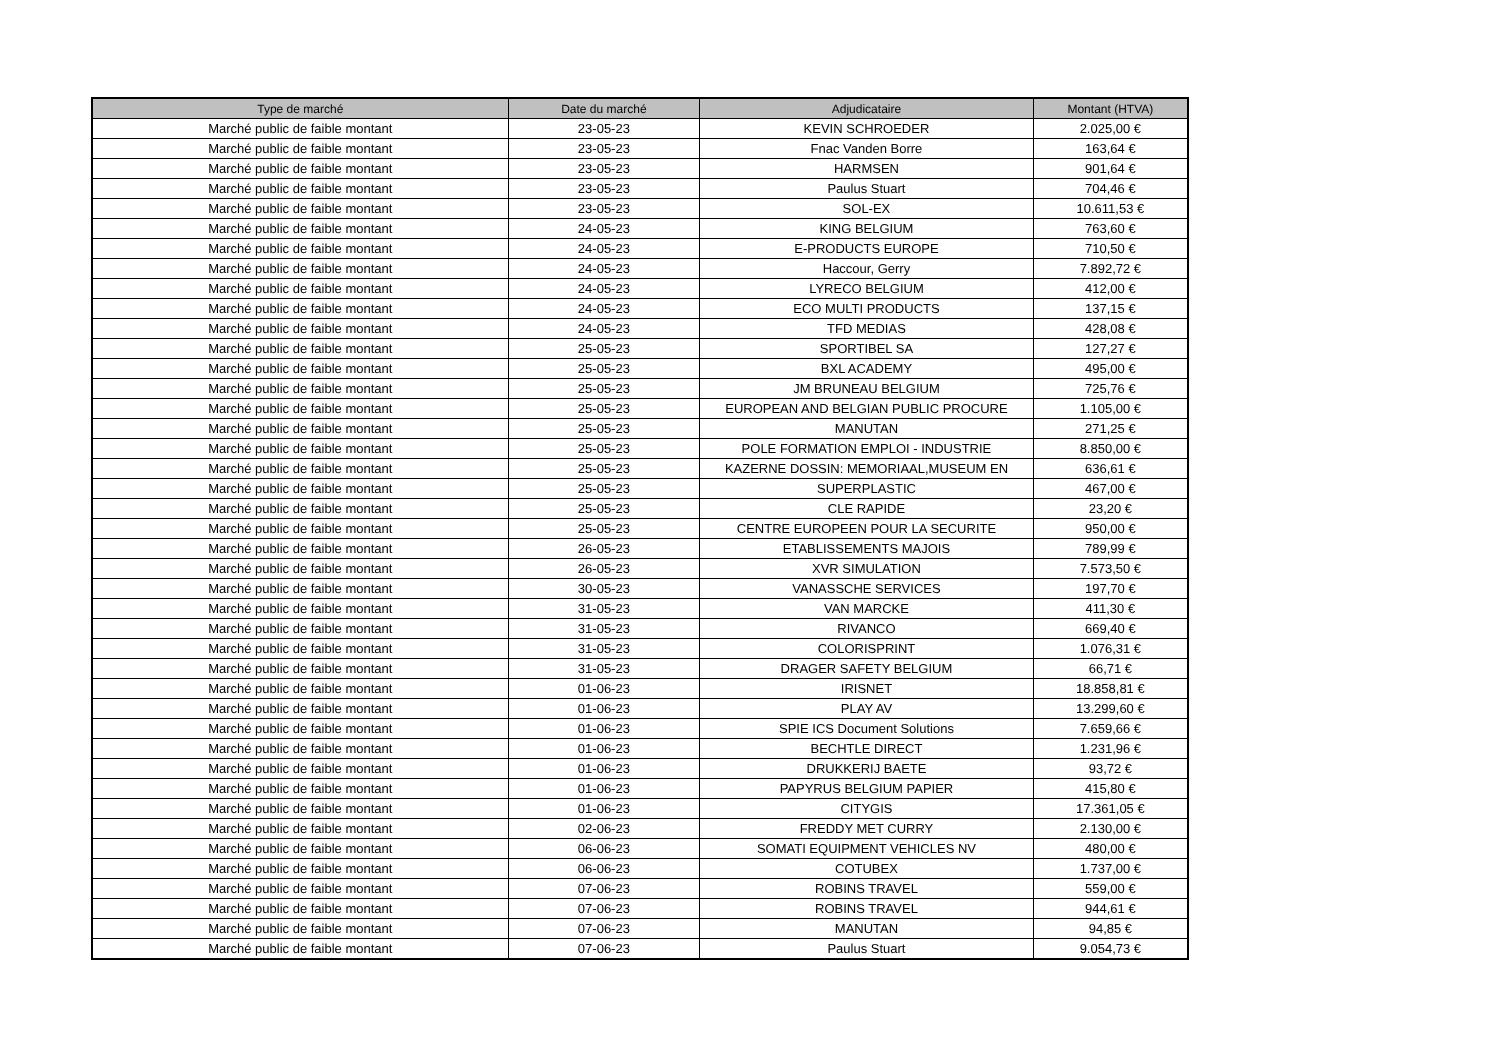| Type de marché | Date du marché | Adjudicataire | Montant (HTVA) |
| --- | --- | --- | --- |
| Marché public de faible montant | 23-05-23 | KEVIN SCHROEDER | 2.025,00 € |
| Marché public de faible montant | 23-05-23 | Fnac Vanden Borre | 163,64 € |
| Marché public de faible montant | 23-05-23 | HARMSEN | 901,64 € |
| Marché public de faible montant | 23-05-23 | Paulus Stuart | 704,46 € |
| Marché public de faible montant | 23-05-23 | SOL-EX | 10.611,53 € |
| Marché public de faible montant | 24-05-23 | KING BELGIUM | 763,60 € |
| Marché public de faible montant | 24-05-23 | E-PRODUCTS EUROPE | 710,50 € |
| Marché public de faible montant | 24-05-23 | Haccour, Gerry | 7.892,72 € |
| Marché public de faible montant | 24-05-23 | LYRECO BELGIUM | 412,00 € |
| Marché public de faible montant | 24-05-23 | ECO MULTI PRODUCTS | 137,15 € |
| Marché public de faible montant | 24-05-23 | TFD MEDIAS | 428,08 € |
| Marché public de faible montant | 25-05-23 | SPORTIBEL SA | 127,27 € |
| Marché public de faible montant | 25-05-23 | BXL ACADEMY | 495,00 € |
| Marché public de faible montant | 25-05-23 | JM BRUNEAU BELGIUM | 725,76 € |
| Marché public de faible montant | 25-05-23 | EUROPEAN AND BELGIAN PUBLIC PROCURE | 1.105,00 € |
| Marché public de faible montant | 25-05-23 | MANUTAN | 271,25 € |
| Marché public de faible montant | 25-05-23 | POLE FORMATION EMPLOI - INDUSTRIE | 8.850,00 € |
| Marché public de faible montant | 25-05-23 | KAZERNE DOSSIN: MEMORIAAL,MUSEUM EN | 636,61 € |
| Marché public de faible montant | 25-05-23 | SUPERPLASTIC | 467,00 € |
| Marché public de faible montant | 25-05-23 | CLE RAPIDE | 23,20 € |
| Marché public de faible montant | 25-05-23 | CENTRE EUROPEEN POUR LA SECURITE | 950,00 € |
| Marché public de faible montant | 26-05-23 | ETABLISSEMENTS MAJOIS | 789,99 € |
| Marché public de faible montant | 26-05-23 | XVR SIMULATION | 7.573,50 € |
| Marché public de faible montant | 30-05-23 | VANASSCHE SERVICES | 197,70 € |
| Marché public de faible montant | 31-05-23 | VAN MARCKE | 411,30 € |
| Marché public de faible montant | 31-05-23 | RIVANCO | 669,40 € |
| Marché public de faible montant | 31-05-23 | COLORISPRINT | 1.076,31 € |
| Marché public de faible montant | 31-05-23 | DRAGER SAFETY BELGIUM | 66,71 € |
| Marché public de faible montant | 01-06-23 | IRISNET | 18.858,81 € |
| Marché public de faible montant | 01-06-23 | PLAY AV | 13.299,60 € |
| Marché public de faible montant | 01-06-23 | SPIE ICS Document Solutions | 7.659,66 € |
| Marché public de faible montant | 01-06-23 | BECHTLE DIRECT | 1.231,96 € |
| Marché public de faible montant | 01-06-23 | DRUKKERIJ BAETE | 93,72 € |
| Marché public de faible montant | 01-06-23 | PAPYRUS BELGIUM PAPIER | 415,80 € |
| Marché public de faible montant | 01-06-23 | CITYGIS | 17.361,05 € |
| Marché public de faible montant | 02-06-23 | FREDDY MET CURRY | 2.130,00 € |
| Marché public de faible montant | 06-06-23 | SOMATI EQUIPMENT VEHICLES NV | 480,00 € |
| Marché public de faible montant | 06-06-23 | COTUBEX | 1.737,00 € |
| Marché public de faible montant | 07-06-23 | ROBINS TRAVEL | 559,00 € |
| Marché public de faible montant | 07-06-23 | ROBINS TRAVEL | 944,61 € |
| Marché public de faible montant | 07-06-23 | MANUTAN | 94,85 € |
| Marché public de faible montant | 07-06-23 | Paulus Stuart | 9.054,73 € |